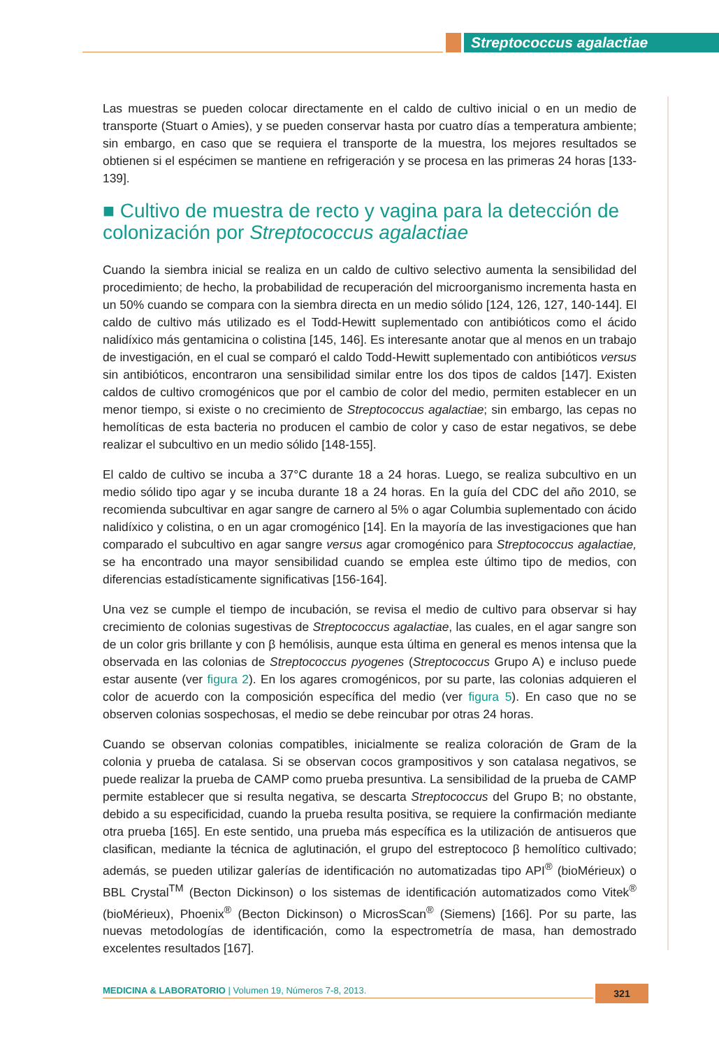Streptococcus agalactiae
Las muestras se pueden colocar directamente en el caldo de cultivo inicial o en un medio de transporte (Stuart o Amies), y se pueden conservar hasta por cuatro días a temperatura ambiente; sin embargo, en caso que se requiera el transporte de la muestra, los mejores resultados se obtienen si el espécimen se mantiene en refrigeración y se procesa en las primeras 24 horas [133-139].
■ Cultivo de muestra de recto y vagina para la detección de colonización por Streptococcus agalactiae
Cuando la siembra inicial se realiza en un caldo de cultivo selectivo aumenta la sensibilidad del procedimiento; de hecho, la probabilidad de recuperación del microorganismo incrementa hasta en un 50% cuando se compara con la siembra directa en un medio sólido [124, 126, 127, 140-144]. El caldo de cultivo más utilizado es el Todd-Hewitt suplementado con antibióticos como el ácido nalidíxico más gentamicina o colistina [145, 146]. Es interesante anotar que al menos en un trabajo de investigación, en el cual se comparó el caldo Todd-Hewitt suplementado con antibióticos versus sin antibióticos, encontraron una sensibilidad similar entre los dos tipos de caldos [147]. Existen caldos de cultivo cromogénicos que por el cambio de color del medio, permiten establecer en un menor tiempo, si existe o no crecimiento de Streptococcus agalactiae; sin embargo, las cepas no hemolíticas de esta bacteria no producen el cambio de color y caso de estar negativos, se debe realizar el subcultivo en un medio sólido [148-155].
El caldo de cultivo se incuba a 37°C durante 18 a 24 horas. Luego, se realiza subcultivo en un medio sólido tipo agar y se incuba durante 18 a 24 horas. En la guía del CDC del año 2010, se recomienda subcultivar en agar sangre de carnero al 5% o agar Columbia suplementado con ácido nalidíxico y colistina, o en un agar cromogénico [14]. En la mayoría de las investigaciones que han comparado el subcultivo en agar sangre versus agar cromogénico para Streptococcus agalactiae, se ha encontrado una mayor sensibilidad cuando se emplea este último tipo de medios, con diferencias estadísticamente significativas [156-164].
Una vez se cumple el tiempo de incubación, se revisa el medio de cultivo para observar si hay crecimiento de colonias sugestivas de Streptococcus agalactiae, las cuales, en el agar sangre son de un color gris brillante y con β hemólisis, aunque esta última en general es menos intensa que la observada en las colonias de Streptococcus pyogenes (Streptococcus Grupo A) e incluso puede estar ausente (ver figura 2). En los agares cromogénicos, por su parte, las colonias adquieren el color de acuerdo con la composición específica del medio (ver figura 5). En caso que no se observen colonias sospechosas, el medio se debe reincubar por otras 24 horas.
Cuando se observan colonias compatibles, inicialmente se realiza coloración de Gram de la colonia y prueba de catalasa. Si se observan cocos grampositivos y son catalasa negativos, se puede realizar la prueba de CAMP como prueba presuntiva. La sensibilidad de la prueba de CAMP permite establecer que si resulta negativa, se descarta Streptococcus del Grupo B; no obstante, debido a su especificidad, cuando la prueba resulta positiva, se requiere la confirmación mediante otra prueba [165]. En este sentido, una prueba más específica es la utilización de antisueros que clasifican, mediante la técnica de aglutinación, el grupo del estreptococo β hemolítico cultivado; además, se pueden utilizar galerías de identificación no automatizadas tipo API<sup>®</sup> (bioMérieux) o BBL Crystal<sup>TM</sup> (Becton Dickinson) o los sistemas de identificación automatizados como Vitek<sup>®</sup> (bioMérieux), Phoenix<sup>®</sup> (Becton Dickinson) o MicrosScan<sup>®</sup> (Siemens) [166]. Por su parte, las nuevas metodologías de identificación, como la espectrometría de masa, han demostrado excelentes resultados [167].
MEDICINA & LABORATORIO | Volumen 19, Números 7-8, 2013. 321